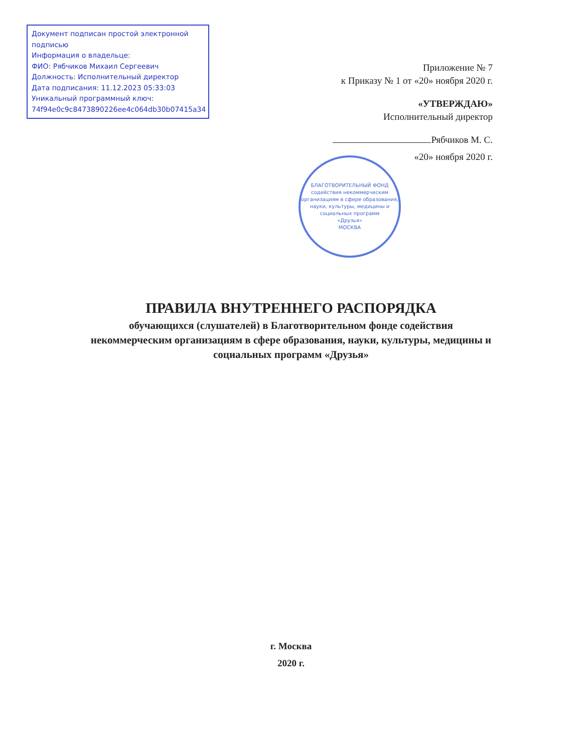Документ подписан простой электронной подписью
Информация о владельце:
ФИО: Рябчиков Михаил Сергеевич
Должность: Исполнительный директор
Дата подписания: 11.12.2023 05:33:03
Уникальный программный ключ:
74f94e0c9c8473890226ee4c064db30b07415a34
Приложение № 7
к Приказу № 1 от «20» ноября 2020 г.
«УТВЕРЖДАЮ»
Исполнительный директор
Рябчиков М. С.
«20» ноября 2020 г.
БЛАГОТВОРИТЕЛЬНЫЙ ФОНД
содействия некоммерческим организациям в сфере образования, науки, культуры, медицины и социальных программ
«Друзья»
МОСКВА
ПРАВИЛА ВНУТРЕННЕГО РАСПОРЯДКА
обучающихся (слушателей) в Благотворительном фонде содействия некоммерческим организациям в сфере образования, науки, культуры, медицины и социальных программ «Друзья»
г. Москва
2020 г.